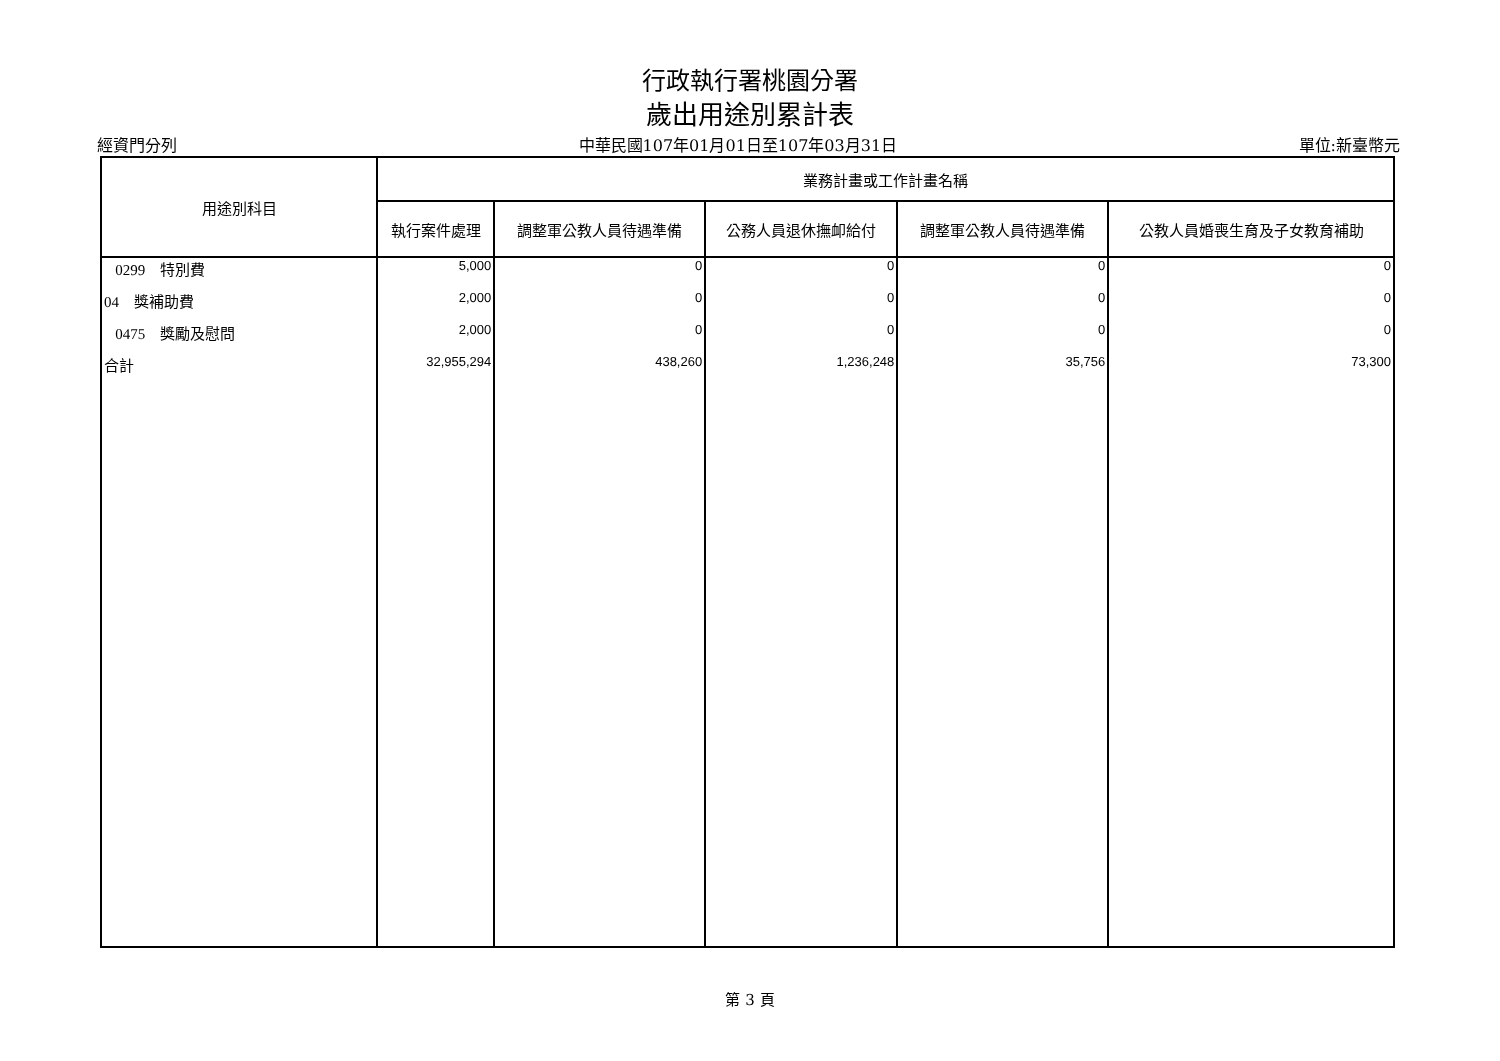行政執行署桃園分署
歲出用途別累計表
經資門分列 中華民國107年01月01日至107年03月31日 單位:新臺幣元
| 用途別科目 | 業務計畫或工作計畫名稱 | | | | |
| --- | --- | --- | --- | --- | --- |
| | 執行案件處理 | 調整軍公教人員待遇準備 | 公務人員退休撫卹給付 | 調整軍公教人員待遇準備 | 公教人員婚喪生育及子女教育補助 |
| 0299 特別費 | 5,000 | 0 | 0 | 0 | 0 |
| 04 獎補助費 | 2,000 | 0 | 0 | 0 | 0 |
| 0475 獎勵及慰問 | 2,000 | 0 | 0 | 0 | 0 |
| 合計 | 32,955,294 | 438,260 | 1,236,248 | 35,756 | 73,300 |
第 3 頁